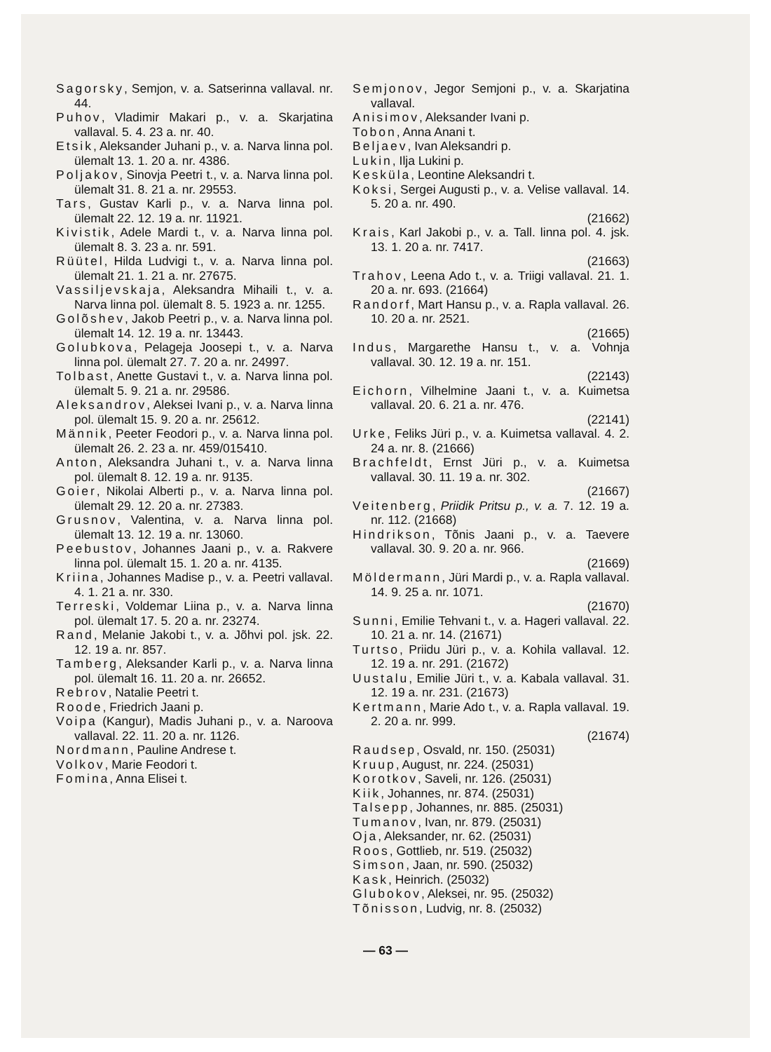Sagorsky, Semjon, v. a. Satserinna vallaval. nr. 44.
Puhov, Vladimir Makari p., v. a. Skarjatina vallaval. 5. 4. 23 a. nr. 40.
Etsik, Aleksander Juhani p., v. a. Narva linna pol. ülemalt 13. 1. 20 a. nr. 4386.
Poljakov, Sinovja Peetri t., v. a. Narva linna pol. ülemalt 31. 8. 21 a. nr. 29553.
Tars, Gustav Karli p., v. a. Narva linna pol. ülemalt 22. 12. 19 a. nr. 11921.
Kivistik, Adele Mardi t., v. a. Narva linna pol. ülemalt 8. 3. 23 a. nr. 591.
Rüütel, Hilda Ludvigi t., v. a. Narva linna pol. ülemalt 21. 1. 21 a. nr. 27675.
Vassiljevskaja, Aleksandra Mihaili t., v. a. Narva linna pol. ülemalt 8. 5. 1923 a. nr. 1255.
Golõshev, Jakob Peetri p., v. a. Narva linna pol. ülemalt 14. 12. 19 a. nr. 13443.
Golubkova, Pelageja Joosepi t., v. a. Narva linna pol. ülemalt 27. 7. 20 a. nr. 24997.
Tolbast, Anette Gustavi t., v. a. Narva linna pol. ülemalt 5. 9. 21 a. nr. 29586.
Aleksandrov, Aleksei Ivani p., v. a. Narva linna pol. ülemalt 15. 9. 20 a. nr. 25612.
Männik, Peeter Feodori p., v. a. Narva linna pol. ülemalt 26. 2. 23 a. nr. 459/015410.
Anton, Aleksandra Juhani t., v. a. Narva linna pol. ülemalt 8. 12. 19 a. nr. 9135.
Goier, Nikolai Alberti p., v. a. Narva linna pol. ülemalt 29. 12. 20 a. nr. 27383.
Grusnov, Valentina, v. a. Narva linna pol. ülemalt 13. 12. 19 a. nr. 13060.
Peebustov, Johannes Jaani p., v. a. Rakvere linna pol. ülemalt 15. 1. 20 a. nr. 4135.
Kriina, Johannes Madise p., v. a. Peetri vallaval. 4. 1. 21 a. nr. 330.
Terreski, Voldemar Liina p., v. a. Narva linna pol. ülemalt 17. 5. 20 a. nr. 23274.
Rand, Melanie Jakobi t., v. a. Jõhvi pol. jsk. 22. 12. 19 a. nr. 857.
Tamberg, Aleksander Karli p., v. a. Narva linna pol. ülemalt 16. 11. 20 a. nr. 26652.
Rebrov, Natalie Peetri t.
Roode, Friedrich Jaani p.
Voipa (Kangur), Madis Juhani p., v. a. Naroova vallaval. 22. 11. 20 a. nr. 1126.
Nordmann, Pauline Andrese t.
Volkov, Marie Feodori t.
Fomina, Anna Elisei t.
Semjonov, Jegor Semjoni p., v. a. Skarjatina vallaval.
Anisimov, Aleksander Ivani p.
Tobon, Anna Anani t.
Beljaev, Ivan Aleksandri p.
Lukin, Ilja Lukini p.
Kesküla, Leontine Aleksandri t.
Koksi, Sergei Augusti p., v. a. Velise vallaval. 14. 5. 20 a. nr. 490.
(21662)
Krais, Karl Jakobi p., v. a. Tall. linna pol. 4. jsk. 13. 1. 20 a. nr. 7417.
(21663)
Trahov, Leena Ado t., v. a. Triigi vallaval. 21. 1. 20 a. nr. 693. (21664)
Randorf, Mart Hansu p., v. a. Rapla vallaval. 26. 10. 20 a. nr. 2521.
(21665)
Indus, Margarethe Hansu t., v. a. Vohnja vallaval. 30. 12. 19 a. nr. 151.
(22143)
Eichorn, Vilhelmine Jaani t., v. a. Kuimetsa vallaval. 20. 6. 21 a. nr. 476.
(22141)
Urke, Feliks Jüri p., v. a. Kuimetsa vallaval. 4. 2. 24 a. nr. 8. (21666)
Brachfeldt, Ernst Jüri p., v. a. Kuimetsa vallaval. 30. 11. 19 a. nr. 302.
(21667)
Veitenberg, Priidik Pritsu p., v. a. 7. 12. 19 a. nr. 112. (21668)
Hindrikson, Tõnis Jaani p., v. a. Taevere vallaval. 30. 9. 20 a. nr. 966.
(21669)
Möldermann, Jüri Mardi p., v. a. Rapla vallaval. 14. 9. 25 a. nr. 1071.
(21670)
Sunni, Emilie Tehvani t., v. a. Hageri vallaval. 22. 10. 21 a. nr. 14. (21671)
Turtso, Priidu Jüri p., v. a. Kohila vallaval. 12. 12. 19 a. nr. 291. (21672)
Uustalu, Emilie Jüri t., v. a. Kabala vallaval. 31. 12. 19 a. nr. 231. (21673)
Kertmann, Marie Ado t., v. a. Rapla vallaval. 19. 2. 20 a. nr. 999.
(21674)
Raudsep, Osvald, nr. 150. (25031)
Kruup, August, nr. 224. (25031)
Korotkov, Saveli, nr. 126. (25031)
Kiik, Johannes, nr. 874. (25031)
Talsepp, Johannes, nr. 885. (25031)
Tumanov, Ivan, nr. 879. (25031)
Oja, Aleksander, nr. 62. (25031)
Roos, Gottlieb, nr. 519. (25032)
Simson, Jaan, nr. 590. (25032)
Kask, Heinrich. (25032)
Glubokov, Aleksei, nr. 95. (25032)
Tõnisson, Ludvig, nr. 8. (25032)
— 63 —